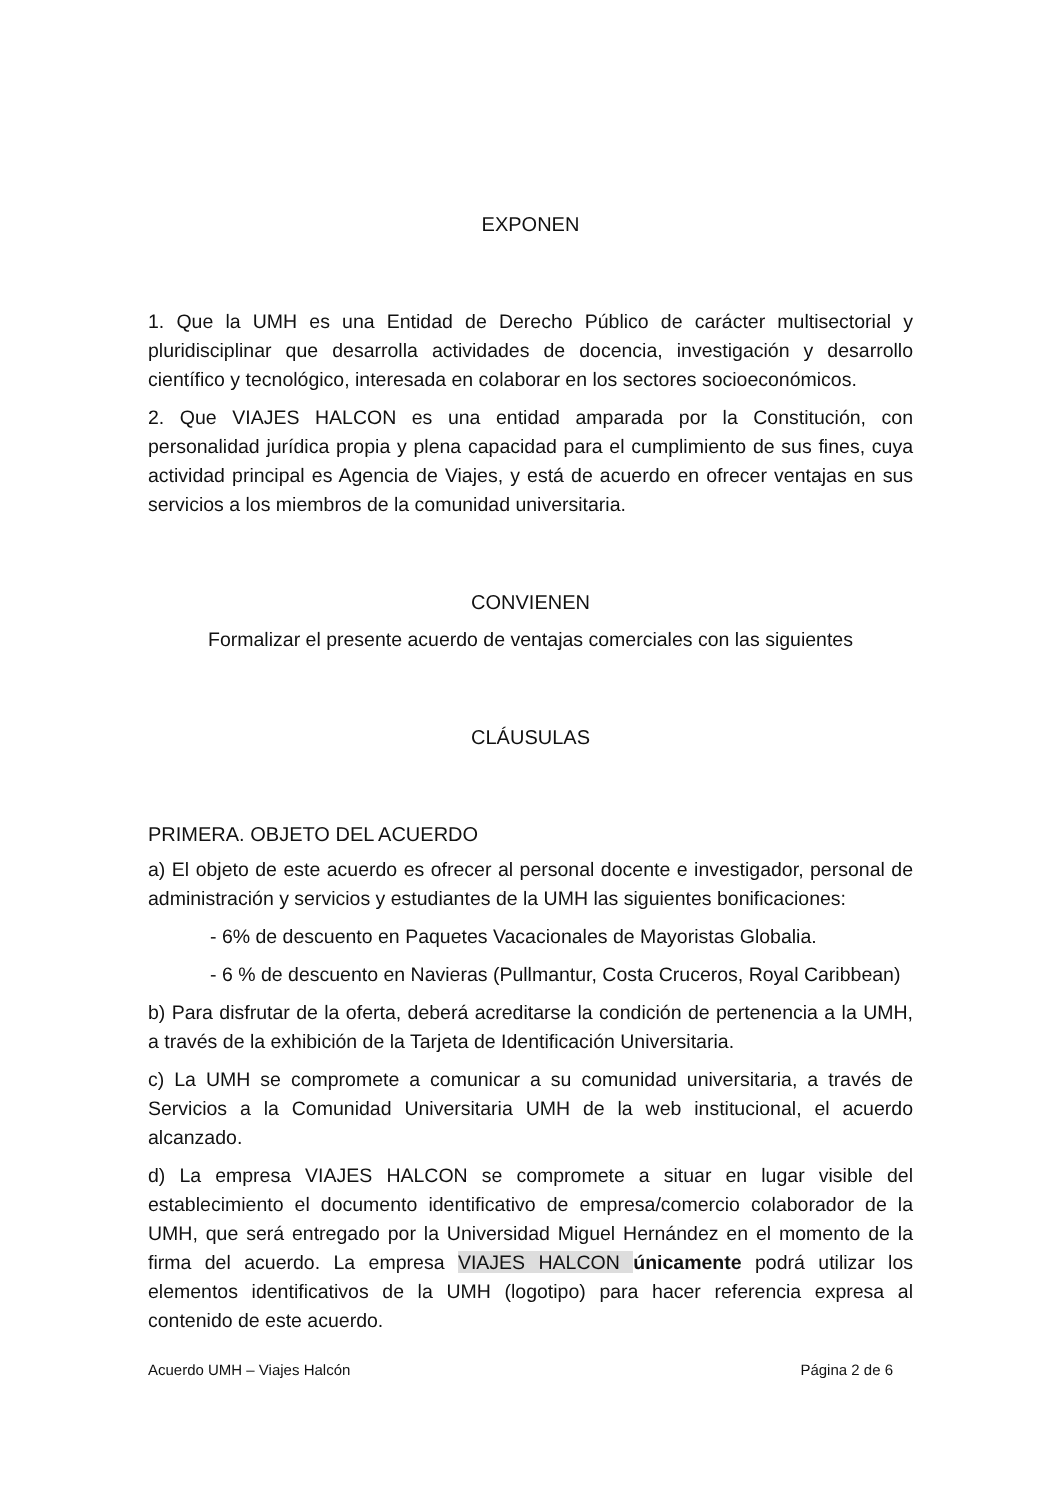EXPONEN
1. Que la UMH es una Entidad de Derecho Público de carácter multisectorial y pluridisciplinar que desarrolla actividades de docencia, investigación y desarrollo científico y tecnológico, interesada en colaborar en los sectores socioeconómicos.
2. Que VIAJES HALCON es una entidad amparada por la Constitución, con personalidad jurídica propia y plena capacidad para el cumplimiento de sus fines, cuya actividad principal es Agencia de Viajes, y está de acuerdo en ofrecer ventajas en sus servicios a los miembros de la comunidad universitaria.
CONVIENEN
Formalizar el presente acuerdo de ventajas comerciales con las siguientes
CLÁUSULAS
PRIMERA. OBJETO DEL ACUERDO
a) El objeto de este acuerdo es ofrecer al personal docente e investigador, personal de administración y servicios y estudiantes de la UMH las siguientes bonificaciones:
- 6% de descuento en Paquetes Vacacionales de Mayoristas Globalia.
- 6 % de descuento en Navieras (Pullmantur, Costa Cruceros, Royal Caribbean)
b) Para disfrutar de la oferta, deberá acreditarse la condición de pertenencia a la UMH, a través de la exhibición de la Tarjeta de Identificación Universitaria.
c) La UMH se compromete a comunicar a su comunidad universitaria, a través de Servicios a la Comunidad Universitaria UMH de la web institucional, el acuerdo alcanzado.
d) La empresa VIAJES HALCON se compromete a situar en lugar visible del establecimiento el documento identificativo de empresa/comercio colaborador de la UMH, que será entregado por la Universidad Miguel Hernández en el momento de la firma del acuerdo. La empresa VIAJES HALCON únicamente podrá utilizar los elementos identificativos de la UMH (logotipo) para hacer referencia expresa al contenido de este acuerdo.
Acuerdo UMH – Viajes Halcón Página 2 de 6